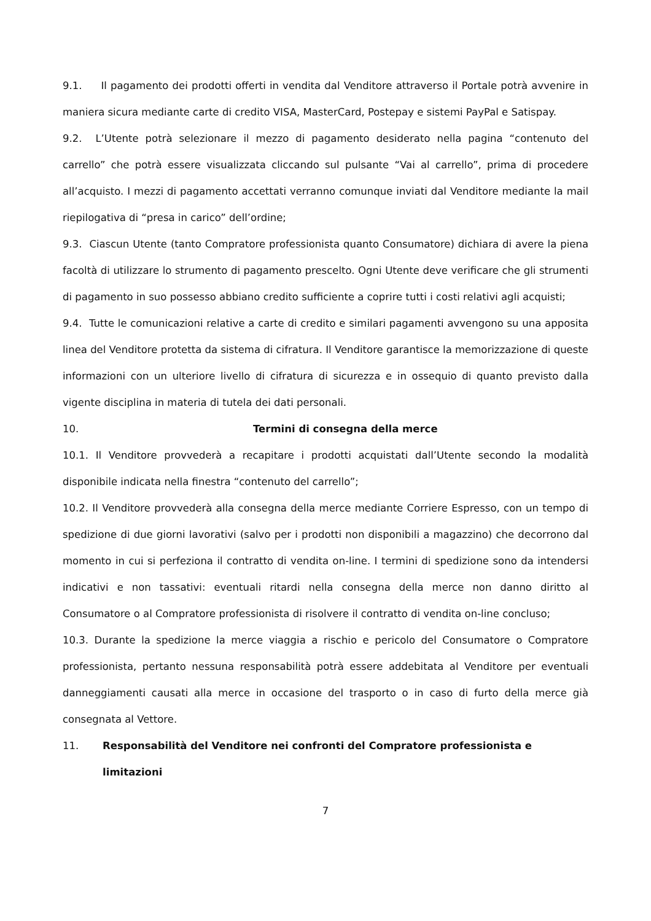9.1. Il pagamento dei prodotti offerti in vendita dal Venditore attraverso il Portale potrà avvenire in maniera sicura mediante carte di credito VISA, MasterCard, Postepay e sistemi PayPal e Satispay.
9.2. L’Utente potrà selezionare il mezzo di pagamento desiderato nella pagina “contenuto del carrello” che potrà essere visualizzata cliccando sul pulsante “Vai al carrello”, prima di procedere all’acquisto. I mezzi di pagamento accettati verranno comunque inviati dal Venditore mediante la mail riepilogativa di “presa in carico” dell’ordine;
9.3. Ciascun Utente (tanto Compratore professionista quanto Consumatore) dichiara di avere la piena facoltà di utilizzare lo strumento di pagamento prescelto. Ogni Utente deve verificare che gli strumenti di pagamento in suo possesso abbiano credito sufficiente a coprire tutti i costi relativi agli acquisti;
9.4. Tutte le comunicazioni relative a carte di credito e similari pagamenti avvengono su una apposita linea del Venditore protetta da sistema di cifratura. Il Venditore garantisce la memorizzazione di queste informazioni con un ulteriore livello di cifratura di sicurezza e in ossequio di quanto previsto dalla vigente disciplina in materia di tutela dei dati personali.
10. Termini di consegna della merce
10.1. Il Venditore provvederà a recapitare i prodotti acquistati dall’Utente secondo la modalità disponibile indicata nella finestra “contenuto del carrello”;
10.2. Il Venditore provvederà alla consegna della merce mediante Corriere Espresso, con un tempo di spedizione di due giorni lavorativi (salvo per i prodotti non disponibili a magazzino) che decorrono dal momento in cui si perfeziona il contratto di vendita on-line. I termini di spedizione sono da intendersi indicativi e non tassativi: eventuali ritardi nella consegna della merce non danno diritto al Consumatore o al Compratore professionista di risolvere il contratto di vendita on-line concluso;
10.3. Durante la spedizione la merce viaggia a rischio e pericolo del Consumatore o Compratore professionista, pertanto nessuna responsabilità potrà essere addebitata al Venditore per eventuali danneggiamenti causati alla merce in occasione del trasporto o in caso di furto della merce già consegnata al Vettore.
11. Responsabilità del Venditore nei confronti del Compratore professionista e limitazioni
7